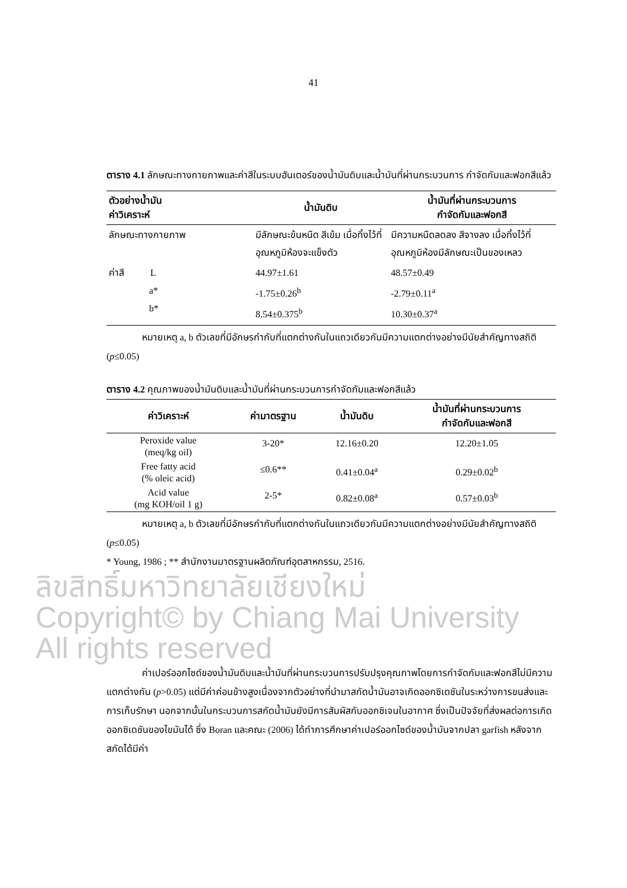41
ตาราง 4.1 ลักษณะทางกายภาพและค่าสีในระบบฮันเตอร์ของน้ำมันดิบและน้ำมันที่ผ่านกระบวนการ กำจัดกัมและฟอกสีแล้ว
| ตัวอย่างน้ำมัน ค่าวิเคราะห์ | น้ำมันดิบ | น้ำมันที่ผ่านกระบวนการ กำจัดกัมและฟอกสี |
| --- | --- | --- |
| ลักษณะทางกายภาพ | มีลักษณะข้นหนืด สีเข้ม เมื่อทิ้งไว้ที่อุณหภูมิห้องจะแข็งตัว | มีความหนืดลดลง สีจางลง เมื่อทิ้งไว้ที่อุณหภูมิห้องมีลักษณะเป็นของเหลว |
| ค่าสี L a* b* | 44.97±1.61 -1.75±0.26<sup>b</sup> 8.54±0.375<sup>b</sup> | 48.57±0.49 -2.79±0.11<sup>a</sup> 10.30±0.37<sup>a</sup> |
หมายเหตุ a, b ตัวเลขที่มีอักษรกำกับที่แตกต่างกันในแถวเดียวกันมีความแตกต่างอย่างมีนัยสำคัญทางสถิติ (p≤0.05)
ตาราง 4.2 คุณภาพของน้ำมันดิบและน้ำมันที่ผ่านกระบวนการกำจัดกัมและฟอกสีแล้ว
| ค่าวิเคราะห์ | ค่ามาตรฐาน | น้ำมันดิบ | น้ำมันที่ผ่านกระบวนการ กำจัดกัมและฟอกสี |
| --- | --- | --- | --- |
| Peroxide value (meq/kg oil) | 3-20* | 12.16±0.20 | 12.20±1.05 |
| Free fatty acid (% oleic acid) | ≤0.6** | 0.41±0.04<sup>a</sup> | 0.29±0.02<sup>b</sup> |
| Acid value (mg KOH/oil 1 g) | 2-5* | 0.82±0.08<sup>a</sup> | 0.57±0.03<sup>b</sup> |
หมายเหตุ a, b ตัวเลขที่มีอักษรกำกับที่แตกต่างกันในแถวเดียวกันมีความแตกต่างอย่างมีนัยสำคัญทางสถิติ (p≤0.05)
* Young, 1986 ; ** สำนักงานมาตรฐานผลิตภัณฑ์อุตสาหกรรม, 2516.
ลิขสิทธิ์มหาวิทยาลัยเชียงใหม่
Copyright© by Chiang Mai University
All rights reserved
ค่าเปอร์ออกไซด์ของน้ำมันดิบและน้ำมันที่ผ่านกระบวนการปรับปรุงคุณภาพโดยการกำจัดกัมและฟอกสีไม่มีความแตกต่างกัน (p>0.05) แต่มีค่าค่อนข้างสูงเนื่องจากตัวอย่างที่นำมาสกัดน้ำมันอาจเกิดออกซิเดชันในระหว่างการขนส่งและการเก็บรักษา นอกจากนั้นในกระบวนการสกัดน้ำมันยังมีการสัมผัสกับออกซิเจนในอากาศ ซึ่งเป็นปัจจัยที่ส่งผลต่อการเกิดออกซิเดชันของไขมันได้ ซึ่ง Boran และคณะ (2006) ได้ทำการศึกษาค่าเปอร์ออกไซด์ของน้ำมันจากปลา garfish หลังจากสกัดได้มีค่า